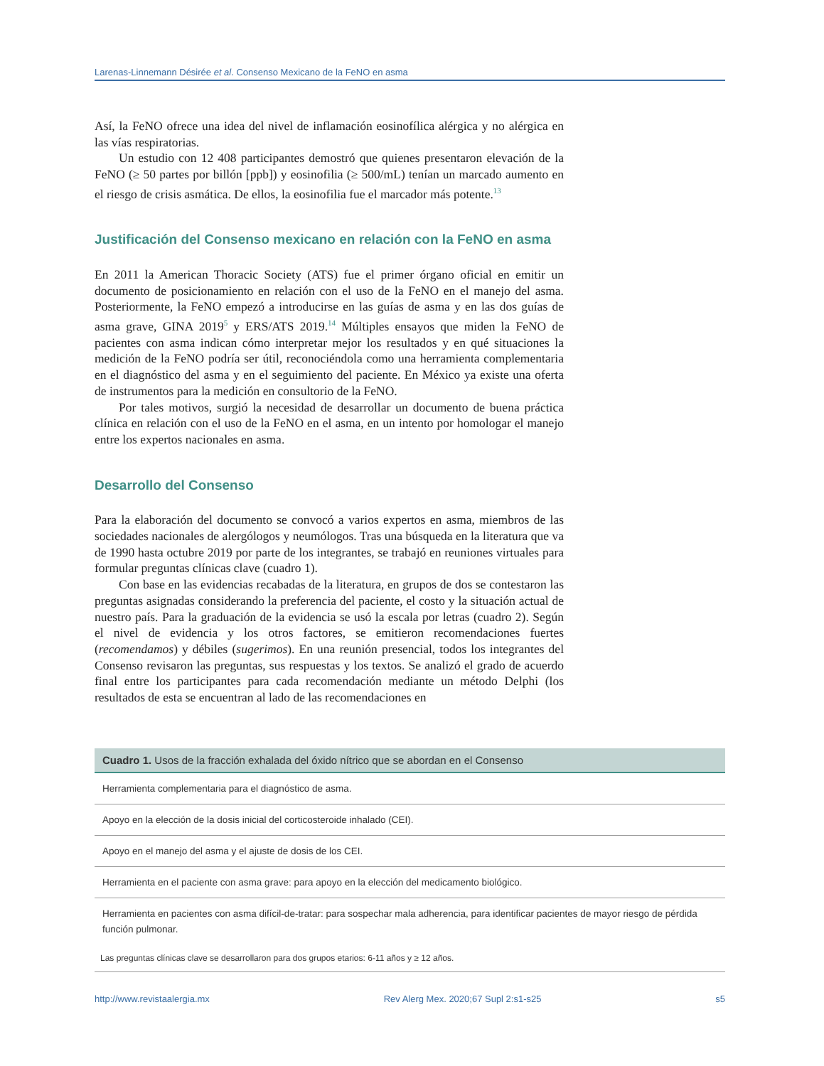Larenas-Linnemann Désirée et al. Consenso Mexicano de la FeNO en asma
Así, la FeNO ofrece una idea del nivel de inflamación eosinofílica alérgica y no alérgica en las vías respiratorias.
Un estudio con 12 408 participantes demostró que quienes presentaron elevación de la FeNO (≥ 50 partes por billón [ppb]) y eosinofilia (≥ 500/mL) tenían un marcado aumento en el riesgo de crisis asmática. De ellos, la eosinofilia fue el marcador más potente.<sup>13</sup>
Justificación del Consenso mexicano en relación con la FeNO en asma
En 2011 la American Thoracic Society (ATS) fue el primer órgano oficial en emitir un documento de posicionamiento en relación con el uso de la FeNO en el manejo del asma. Posteriormente, la FeNO empezó a introducirse en las guías de asma y en las dos guías de asma grave, GINA 2019<sup>5</sup> y ERS/ATS 2019.<sup>14</sup> Múltiples ensayos que miden la FeNO de pacientes con asma indican cómo interpretar mejor los resultados y en qué situaciones la medición de la FeNO podría ser útil, reconociéndola como una herramienta complementaria en el diagnóstico del asma y en el seguimiento del paciente. En México ya existe una oferta de instrumentos para la medición en consultorio de la FeNO.
Por tales motivos, surgió la necesidad de desarrollar un documento de buena práctica clínica en relación con el uso de la FeNO en el asma, en un intento por homologar el manejo entre los expertos nacionales en asma.
Desarrollo del Consenso
Para la elaboración del documento se convocó a varios expertos en asma, miembros de las sociedades nacionales de alergólogos y neumólogos. Tras una búsqueda en la literatura que va de 1990 hasta octubre 2019 por parte de los integrantes, se trabajó en reuniones virtuales para formular preguntas clínicas clave (cuadro 1).
Con base en las evidencias recabadas de la literatura, en grupos de dos se contestaron las preguntas asignadas considerando la preferencia del paciente, el costo y la situación actual de nuestro país. Para la graduación de la evidencia se usó la escala por letras (cuadro 2). Según el nivel de evidencia y los otros factores, se emitieron recomendaciones fuertes (recomendamos) y débiles (sugerimos). En una reunión presencial, todos los integrantes del Consenso revisaron las preguntas, sus respuestas y los textos. Se analizó el grado de acuerdo final entre los participantes para cada recomendación mediante un método Delphi (los resultados de esta se encuentran al lado de las recomendaciones en
| Cuadro 1. Usos de la fracción exhalada del óxido nítrico que se abordan en el Consenso |
| --- |
| Herramienta complementaria para el diagnóstico de asma. |
| Apoyo en la elección de la dosis inicial del corticosteroide inhalado (CEI). |
| Apoyo en el manejo del asma y el ajuste de dosis de los CEI. |
| Herramienta en el paciente con asma grave: para apoyo en la elección del medicamento biológico. |
| Herramienta en pacientes con asma difícil-de-tratar: para sospechar mala adherencia, para identificar pacientes de mayor riesgo de pérdida función pulmonar. |
| Las preguntas clínicas clave se desarrollaron para dos grupos etarios: 6-11 años y ≥ 12 años. |
http://www.revistaalergia.mx Rev Alerg Mex. 2020;67 Supl 2:s1-s25 s5